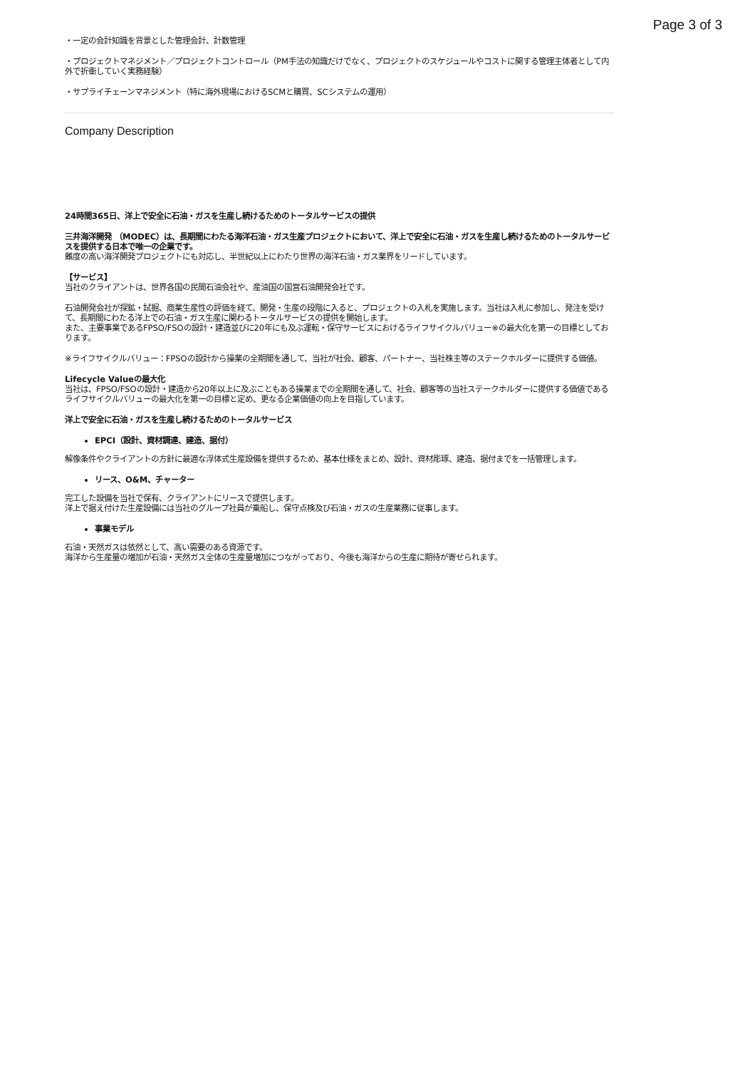Page 3 of 3
・一定の会計知識を背景とした管理会計、計数管理
・プロジェクトマネジメント／プロジェクトコントロール（PM手法の知識だけでなく、プロジェクトのスケジュールやコストに関する管理主体者として内外で折衝していく実務経験）
・サプライチェーンマネジメント（特に海外現場におけるSCMと購買、SCシステムの運用）
Company Description
24時間365日、洋上で安全に石油・ガスを生産し続けるためのトータルサービスの提供
三井海洋開発 （MODEC）は、長期間にわたる海洋石油・ガス生産プロジェクトにおいて、洋上で安全に石油・ガスを生産し続けるためのトータルサービスを提供する日本で唯一の企業です。
難度の高い海洋開発プロジェクトにも対応し、半世紀以上にわたり世界の海洋石油・ガス業界をリードしています。
【サービス】
当社のクライアントは、世界各国の民間石油会社や、産油国の国営石油開発会社です。
石油開発会社が探鉱・試掘、商業生産性の評価を経て、開発・生産の段階に入ると、プロジェクトの入札を実施します。当社は入札に参加し、発注を受けて、長期間にわたる洋上での石油・ガス生産に関わるトータルサービスの提供を開始します。
また、主要事業であるFPSO/FSOの設計・建造並びに20年にも及ぶ運転・保守サービスにおけるライフサイクルバリュー※の最大化を第一の目標としております。
※ライフサイクルバリュー：FPSOの設計から操業の全期間を通して、当社が社会、顧客、パートナー、当社株主等のステークホルダーに提供する価値。
Lifecycle Valueの最大化
当社は、FPSO/FSOの設計・建造から20年以上に及ぶこともある操業までの全期間を通して、社会、顧客等の当社ステークホルダーに提供する価値であるライフサイクルバリューの最大化を第一の目標と定め、更なる企業価値の向上を目指しています。
洋上で安全に石油・ガスを生産し続けるためのトータルサービス
EPCI（設計、資材調達、建造、据付）
解像条件やクライアントの方針に最適な浮体式生産設備を提供するため、基本仕様をまとめ、設計、資材彫琢、建造、据付までを一括管理します。
リース、O&M、チャーター
完工した設備を当社で保有、クライアントにリースで提供します。
洋上で据え付けた生産設備には当社のグループ社員が乗船し、保守点検及び石油・ガスの生産業務に従事します。
事業モデル
石油・天然ガスは依然として、高い需要のある資源です。
海洋から生産量の増加が石油・天然ガス全体の生産量増加につながっており、今後も海洋からの生産に期待が寄せられます。